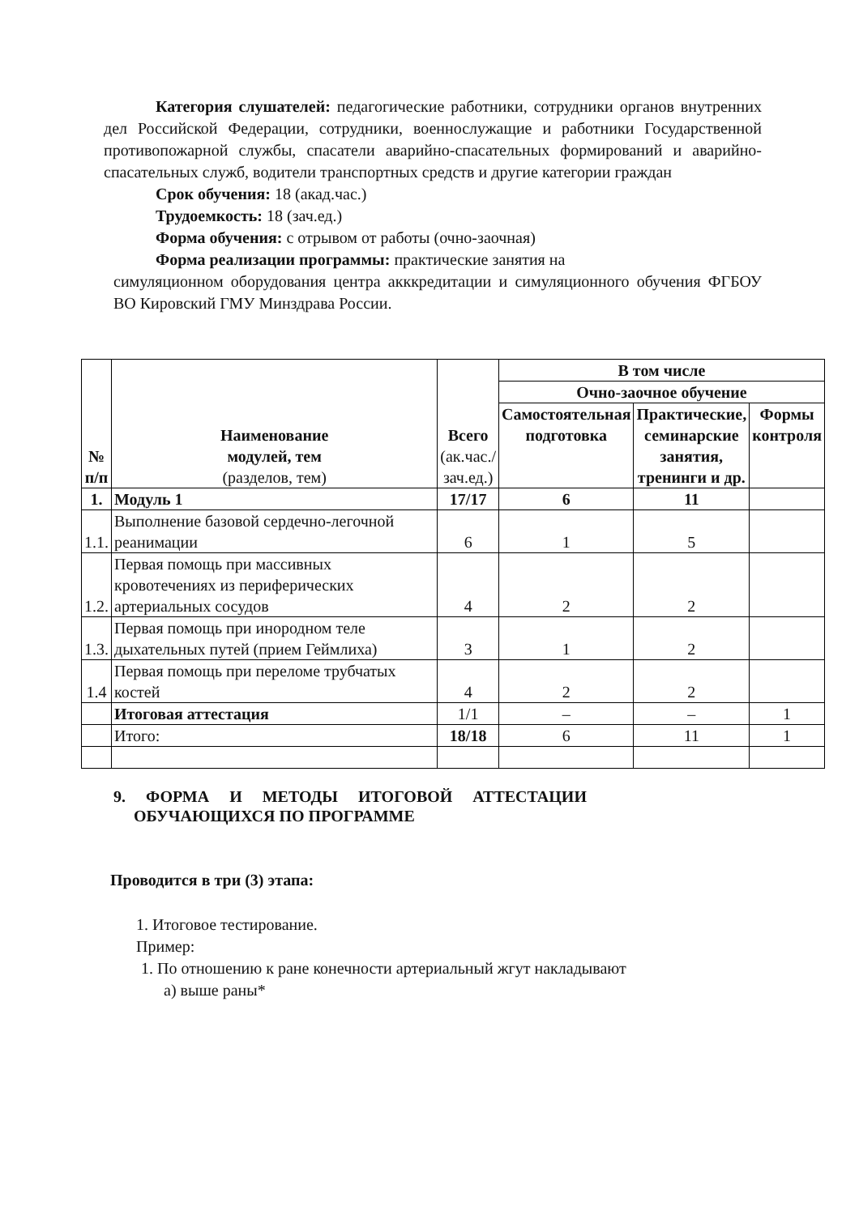Категория слушателей: педагогические работники, сотрудники органов внутренних дел Российской Федерации, сотрудники, военнослужащие и работники Государственной противопожарной службы, спасатели аварийно-спасательных формирований и аварийно-спасательных служб, водители транспортных средств и другие категории граждан
Срок обучения: 18 (акад.час.)
Трудоемкость: 18 (зач.ед.)
Форма обучения: с отрывом от работы (очно-заочная)
Форма реализации программы: практические занятия на
симуляционном оборудования центра акккредитации и симуляционного обучения ФГБОУ ВО Кировский ГМУ Минздрава России.
| № п/п | Наименование модулей, тем (разделов, тем) | Всего (ак.час./ зач.ед.) | В том числе | | |
| | | | Очно-заочное обучение | | |
| | | | Самостоятельная подготовка | Практические, семинарские занятия, тренинги и др. | Формы контроля |
| 1. | Модуль 1 | 17/17 | 6 | 11 | |
| 1.1. | Выполнение базовой сердечно-легочной реанимации | 6 | 1 | 5 | |
| 1.2. | Первая помощь при массивных кровотечениях из периферических артериальных сосудов | 4 | 2 | 2 | |
| 1.3. | Первая помощь при инородном теле дыхательных путей (прием Геймлиха) | 3 | 1 | 2 | |
| 1.4 | Первая помощь при переломе трубчатых костей | 4 | 2 | 2 | |
| | Итоговая аттестация | 1/1 | – | – | 1 |
| | Итого: | 18/18 | 6 | 11 | 1 |
9. ФОРМА И МЕТОДЫ ИТОГОВОЙ АТТЕСТАЦИИ
ОБУЧАЮЩИХСЯ ПО ПРОГРАММЕ
Проводится в три (3) этапа:
1. Итоговое тестирование.
Пример:
1. По отношению к ране конечности артериальный жгут накладывают
а) выше раны*